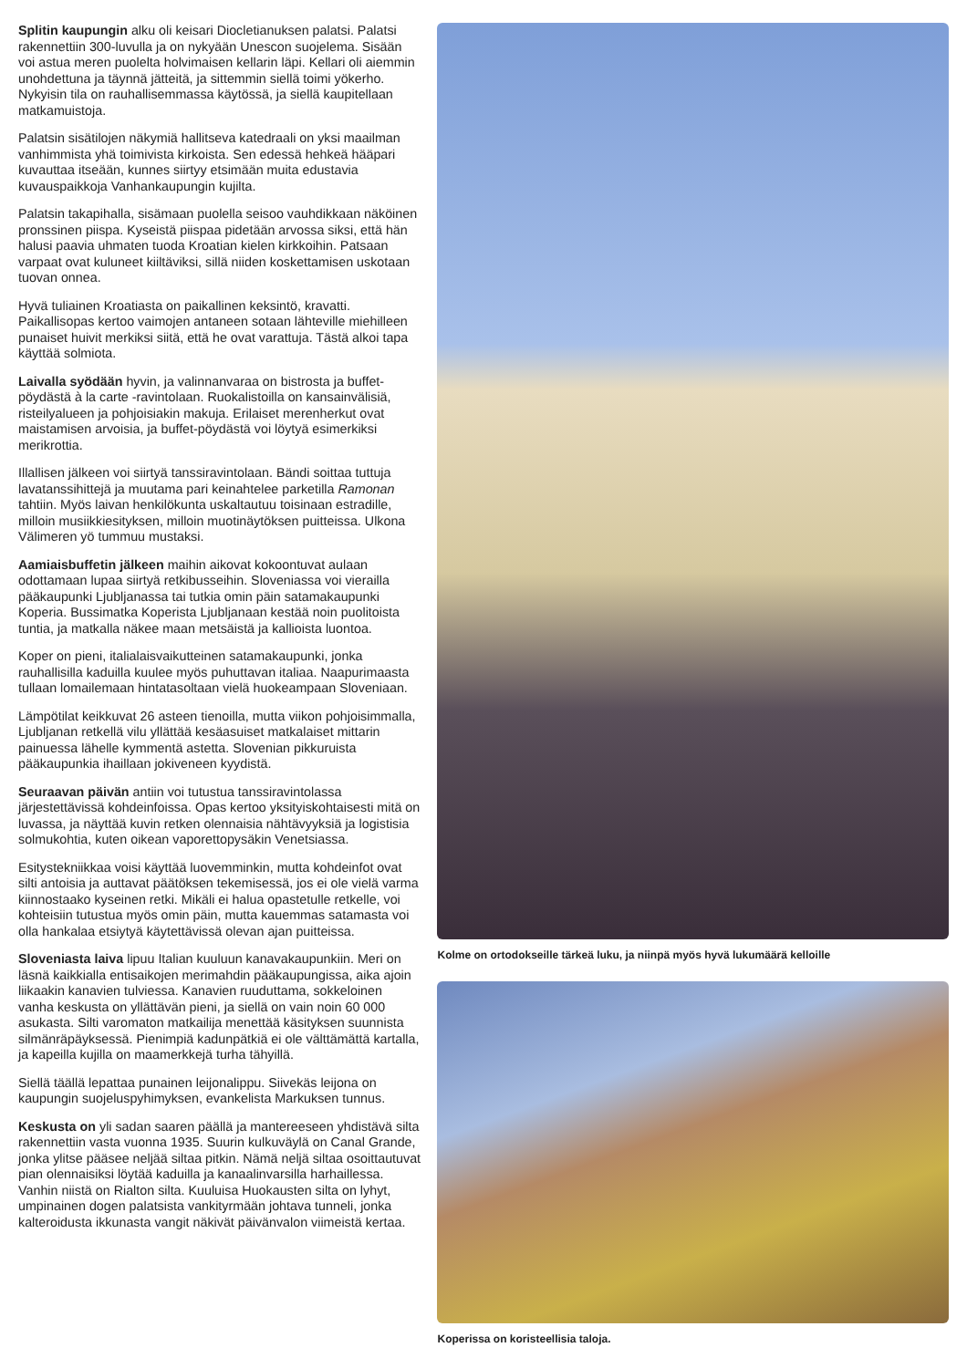Splitin kaupungin alku oli keisari Diocletianuksen palatsi. Palatsi rakennettiin 300-luvulla ja on nykyään Unescon suojelema. Sisään voi astua meren puolelta holvimaisen kellarin läpi. Kellari oli aiemmin unohdettuna ja täynnä jätteitä, ja sittemmin siellä toimi yökerho. Nykyisin tila on rauhallisemmassa käytössä, ja siellä kaupitellaan matkamuistoja.
Palatsin sisätilojen näkymiä hallitseva katedraali on yksi maailman vanhimmista yhä toimivista kirkoista. Sen edessä hehkeä hääpari kuvauttaa itseään, kunnes siirtyy etsimään muita edustavia kuvauspaikkoja Vanhankaupungin kujilta.
Palatsin takapihalla, sisämaan puolella seisoo vauhdikkaan näköinen pronssinen piispa. Kyseistä piispaa pidetään arvossa siksi, että hän halusi paavia uhmaten tuoda Kroatian kielen kirkkoihin. Patsaan varpaat ovat kuluneet kiiltäviksi, sillä niiden koskettamisen uskotaan tuovan onnea.
Hyvä tuliainen Kroatiasta on paikallinen keksintö, kravatti. Paikallisopas kertoo vaimojen antaneen sotaan lähteville miehilleen punaiset huivit merkiksi siitä, että he ovat varattuja. Tästä alkoi tapa käyttää solmiota.
Laivalla syödään hyvin, ja valinnanvaraa on bistrosta ja buffet-pöydästä à la carte -ravintolaan. Ruokalistoilla on kansainvälisiä, risteilyalueen ja pohjoisiakin makuja. Erilaiset merenherkut ovat maistamisen arvoisia, ja buffet-pöydästä voi löytyä esimerkiksi merikrottia.
Illallisen jälkeen voi siirtyä tanssiravintolaan. Bändi soittaa tuttuja lavatanssihittejä ja muutama pari keinahtelee parketilla Ramonan tahtiin. Myös laivan henkilökunta uskaltautuu toisinaan estradille, milloin musiikkiesityksen, milloin muotinäytöksen puitteissa. Ulkona Välimeren yö tummuu mustaksi.
Aamiaisbuffetin jälkeen maihin aikovat kokoontuvat aulaan odottamaan lupaa siirtyä retkibusseihin. Sloveniassa voi vierailla pääkaupunki Ljubljanassa tai tutkia omin päin satamakaupunki Koperia. Bussimatka Koperista Ljubljanaan kestää noin puolitoista tuntia, ja matkalla näkee maan metsäistä ja kallioista luontoa.
Koper on pieni, italialaisvaikutteinen satamakaupunki, jonka rauhallisilla kaduilla kuulee myös puhuttavan italiaa. Naapurimaasta tullaan lomailemaan hintatasoltaan vielä huokeampaan Sloveniaan.
Lämpötilat keikkuvat 26 asteen tienoilla, mutta viikon pohjoisimmalla, Ljubljanan retkellä vilu yllättää kesäasuiset matkalaiset mittarin painuessa lähelle kymmentä astetta. Slovenian pikkuruista pääkaupunkia ihaillaan jokiveneen kyydistä.
Seuraavan päivän antiin voi tutustua tanssiravintolassa järjestettävissä kohdeinfoissa. Opas kertoo yksityiskohtaisesti mitä on luvassa, ja näyttää kuvin retken olennaisia nähtävyyksiä ja logistisia solmukohtia, kuten oikean vaporettopysäkin Venetsiassa.
Esitystekniikkaa voisi käyttää luovemminkin, mutta kohdeinfot ovat silti antoisia ja auttavat päätöksen tekemisessä, jos ei ole vielä varma kiinnostaako kyseinen retki. Mikäli ei halua opastetulle retkelle, voi kohteisiin tutustua myös omin päin, mutta kauemmas satamasta voi olla hankalaa etsiytyä käytettävissä olevan ajan puitteissa.
Sloveniasta laiva lipuu Italian kuuluun kanavakaupunkiin. Meri on läsnä kaikkialla entisaikojen merimahdin pääkaupungissa, aika ajoin liikaakin kanavien tulviessa. Kanavien ruuduttama, sokkeloinen vanha keskusta on yllättävän pieni, ja siellä on vain noin 60 000 asukasta. Silti varomaton matkailija menettää käsityksen suunnista silmänräpäyksessä. Pienimpiä kadunpätkiä ei ole välttämättä kartalla, ja kapeilla kujilla on maamerkkejä turha tähyillä.
Siellä täällä lepattaa punainen leijonalippu. Siivekäs leijona on kaupungin suojeluspyhimyksen, evankelista Markuksen tunnus.
Keskusta on yli sadan saaren päällä ja mantereeseen yhdistävä silta rakennettiin vasta vuonna 1935. Suurin kulkuväylä on Canal Grande, jonka ylitse pääsee neljää siltaa pitkin. Nämä neljä siltaa osoittautuvat pian olennaisiksi löytää kaduilla ja kanaalinvarsilla harhaillessa. Vanhin niistä on Rialton silta. Kuuluisa Huokausten silta on lyhyt, umpinainen dogen palatsista vankityrmään johtava tunneli, jonka kalteroidusta ikkunasta vangit näkivät päivänvalon viimeistä kertaa.
Kolme on ortodokseille tärkeä luku, ja niinpä myös hyvä lukumäärä kelloille
Koperissa on koristeellisia taloja.